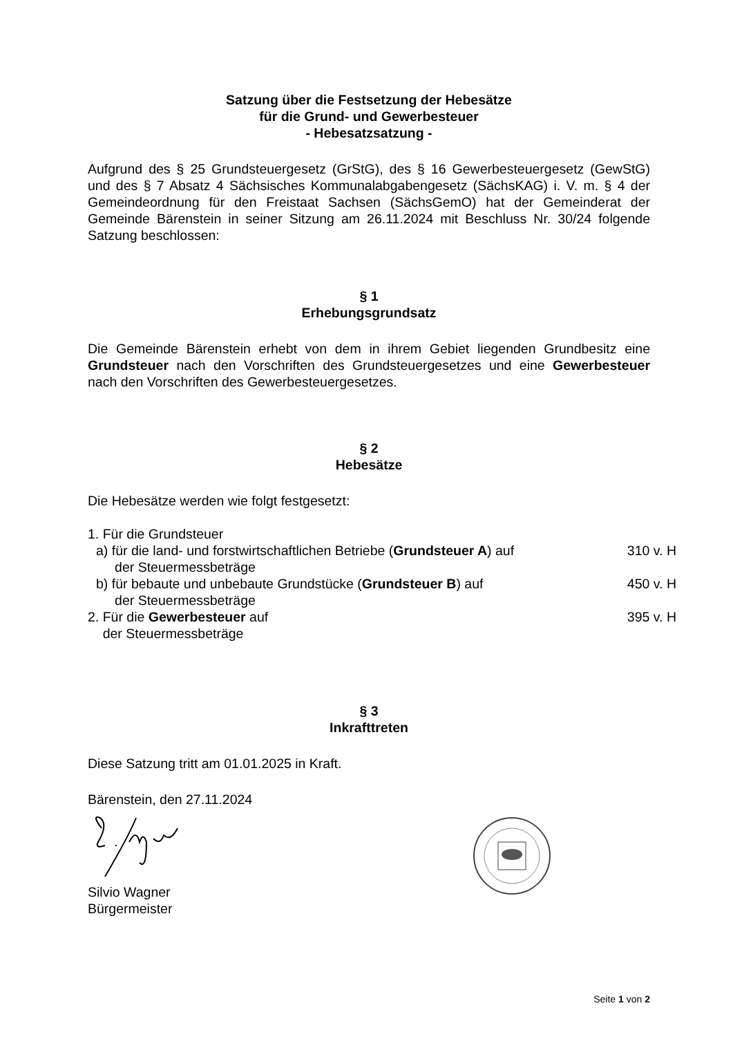Satzung über die Festsetzung der Hebesätze
für die Grund- und Gewerbesteuer
- Hebesatzsatzung -
Aufgrund des § 25 Grundsteuergesetz (GrStG), des § 16 Gewerbesteuergesetz (GewStG) und des § 7 Absatz 4 Sächsisches Kommunalabgabengesetz (SächsKAG) i. V. m. § 4 der Gemeindeordnung für den Freistaat Sachsen (SächsGemO) hat der Gemeinderat der Gemeinde Bärenstein in seiner Sitzung am 26.11.2024 mit Beschluss Nr. 30/24 folgende Satzung beschlossen:
§ 1
Erhebungsgrundsatz
Die Gemeinde Bärenstein erhebt von dem in ihrem Gebiet liegenden Grundbesitz eine Grundsteuer nach den Vorschriften des Grundsteuergesetzes und eine Gewerbesteuer nach den Vorschriften des Gewerbesteuergesetzes.
§ 2
Hebesätze
Die Hebesätze werden wie folgt festgesetzt:
1. Für die Grundsteuer
a) für die land- und forstwirtschaftlichen Betriebe (Grundsteuer A) auf
der Steuermessbeträge
310 v. H
b) für bebaute und unbebaute Grundstücke (Grundsteuer B) auf
der Steuermessbeträge
450 v. H
2. Für die Gewerbesteuer auf
der Steuermessbeträge
395 v. H
§ 3
Inkrafttreten
Diese Satzung tritt am 01.01.2025 in Kraft.
Bärenstein, den 27.11.2024
Silvio Wagner
Bürgermeister
Seite 1 von 2